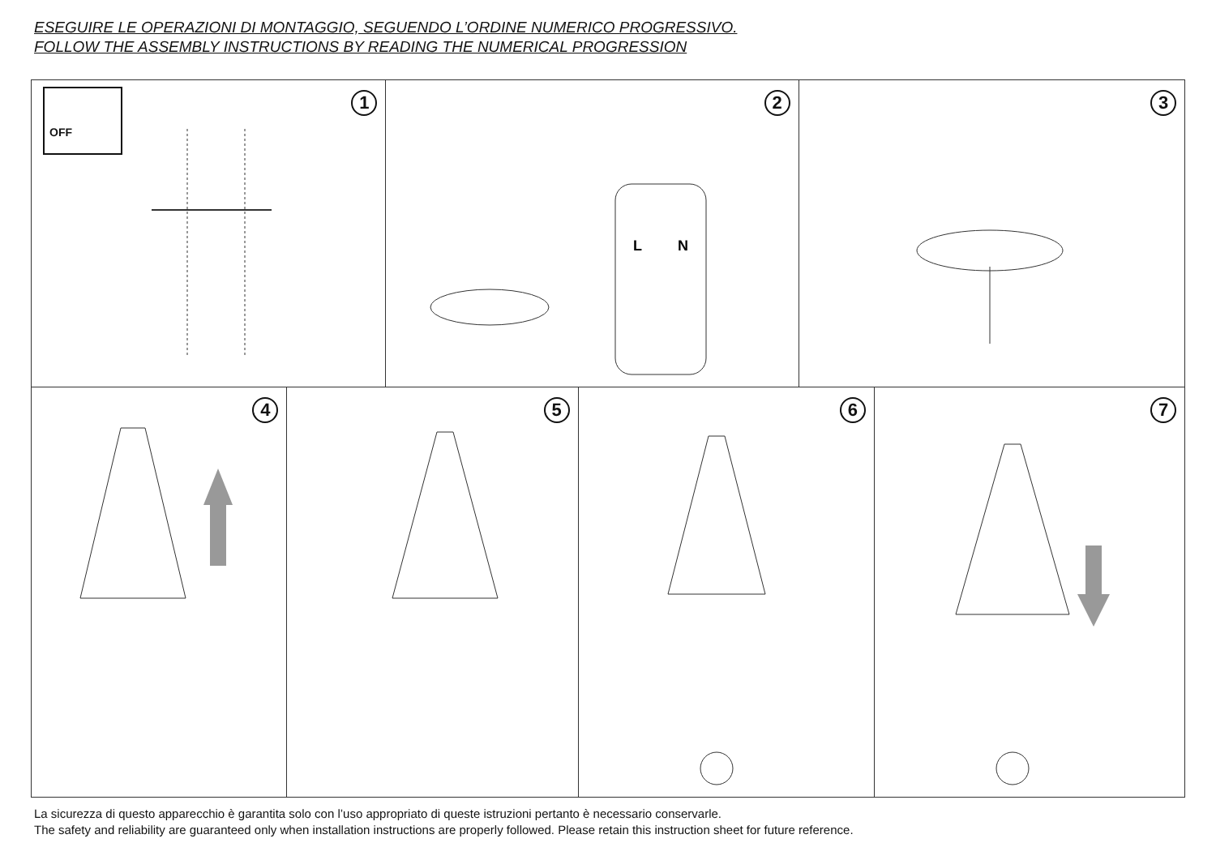ESEGUIRE LE OPERAZIONI DI MONTAGGIO, SEGUENDO L’ORDINE NUMERICO PROGRESSIVO.
FOLLOW THE ASSEMBLY INSTRUCTIONS BY READING THE NUMERICAL PROGRESSION
OFF 1
2
L
N
3
4
5
6
7
La sicurezza di questo apparecchio è garantita solo con l’uso appropriato di queste istruzioni pertanto è necessario conservarle.
The safety and reliability are guaranteed only when installation instructions are properly followed. Please retain this instruction sheet for future reference.